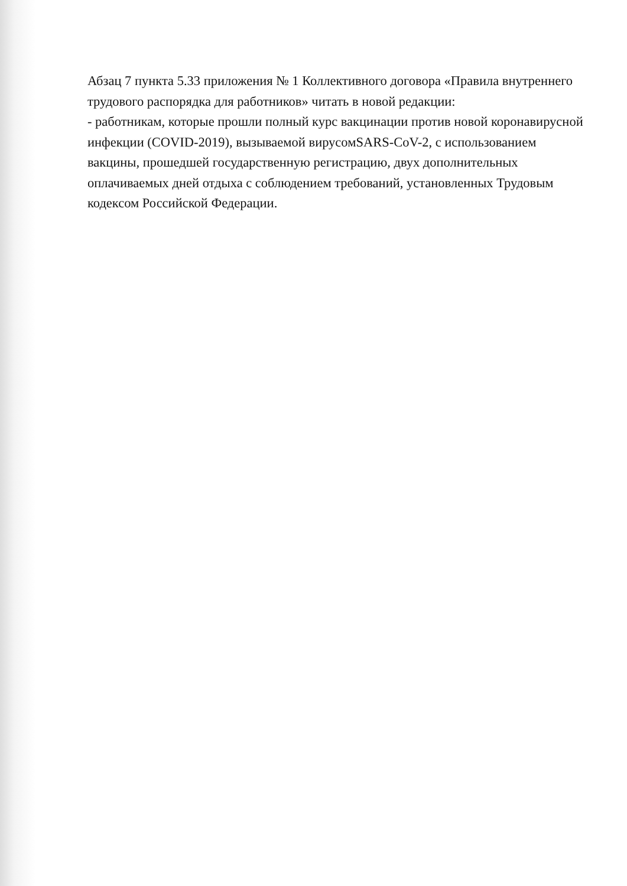Абзац 7 пункта 5.33 приложения № 1 Коллективного договора «Правила внутреннего трудового распорядка для работников» читать в новой редакции:
- работникам, которые прошли полный курс вакцинации против новой коронавирусной инфекции (COVID-2019), вызываемой вирусомSARS-CoV-2, с использованием вакцины, прошедшей государственную регистрацию, двух дополнительных оплачиваемых дней отдыха с соблюдением требований, установленных Трудовым кодексом Российской Федерации.